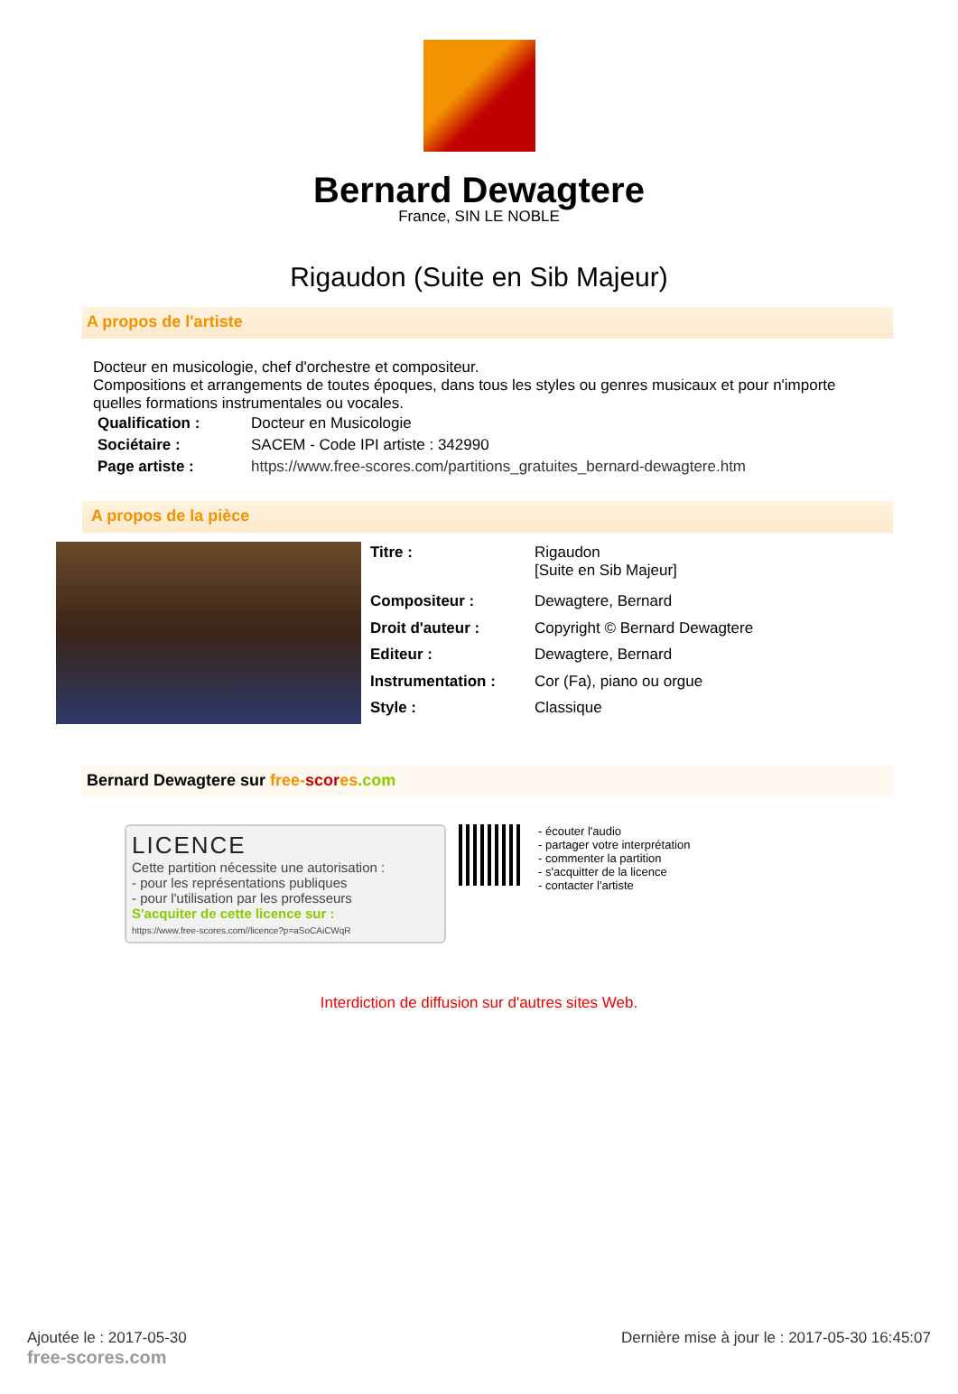Bernard Dewagtere
France, SIN LE NOBLE
Rigaudon (Suite en Sib Majeur)
A propos de l'artiste
Docteur en musicologie, chef d'orchestre et compositeur.
Compositions et arrangements de toutes époques, dans tous les styles ou genres musicaux et pour n'importe quelles formations instrumentales ou vocales.
| Qualification : | Docteur en Musicologie |
| Sociétaire : | SACEM - Code IPI artiste : 342990 |
| Page artiste : | https://www.free-scores.com/partitions_gratuites_bernard-dewagtere.htm |
A propos de la pièce
| Titre : | Rigaudon [Suite en Sib Majeur] |
| Compositeur : | Dewagtere, Bernard |
| Droit d'auteur : | Copyright © Bernard Dewagtere |
| Editeur : | Dewagtere, Bernard |
| Instrumentation : | Cor (Fa), piano ou orgue |
| Style : | Classique |
Bernard Dewagtere sur free-scor es.com
LICENCE
Cette partition nécessite une autorisation :
- pour les représentations publiques
- pour l'utilisation par les professeurs
S'acquiter de cette licence sur :
https://www.free-scores.com//licence?p=aSoCAiCWqR
- écouter l'audio
- partager votre interprétation
- commenter la partition
- s'acquitter de la licence
- contacter l'artiste
Interdiction de diffusion sur d'autres sites Web.
Ajoutée le : 2017-05-30
free-scores.com
Dernière mise à jour le : 2017-05-30 16:45:07